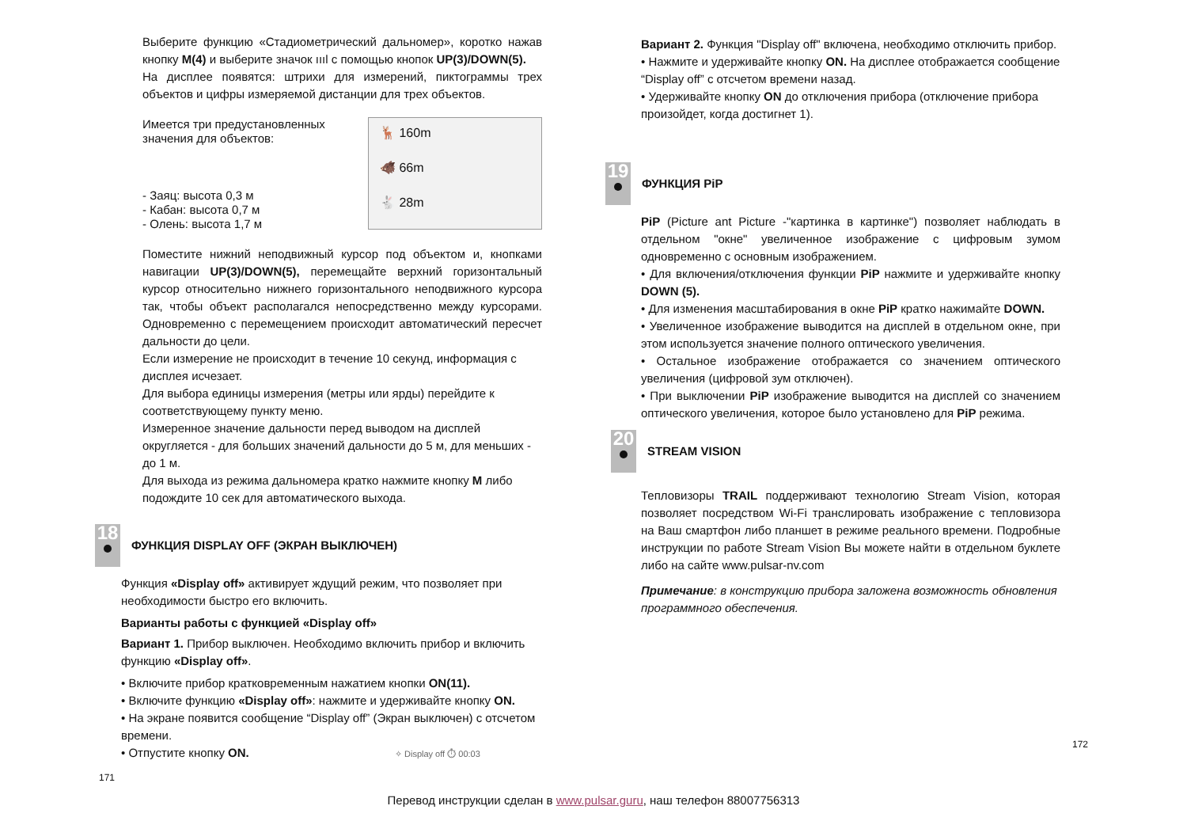Выберите функцию «Стадиометрический дальномер», коротко нажав кнопку M(4) и выберите значок ıııl с помощью кнопок UP(3)/DOWN(5).
На дисплее появятся: штрихи для измерений, пиктограммы трех объектов и цифры измеряемой дистанции для трех объектов.
Имеется три предустановленных
значения для объектов:
- Заяц: высота 0,3 м
- Кабан: высота 0,7 м
- Олень: высота 1,7 м
🦌 160m
🐗 66m
🐇 28m
Поместите нижний неподвижный курсор под объектом и, кнопками навигации UP(3)/DOWN(5), перемещайте верхний горизонтальный курсор относительно нижнего горизонтального неподвижного курсора так, чтобы объект располагался непосредственно между курсорами. Одновременно с перемещением происходит автоматический пересчет дальности до цели.
Если измерение не происходит в течение 10 секунд, информация с дисплея исчезает.
Для выбора единицы измерения (метры или ярды) перейдите к соответствующему пункту меню.
Измеренное значение дальности перед выводом на дисплей округляется - для больших значений дальности до 5 м, для меньших - до 1 м.
Для выхода из режима дальномера кратко нажмите кнопку M либо подождите 10 сек для автоматического выхода.
18 ФУНКЦИЯ DISPLAY OFF (ЭКРАН ВЫКЛЮЧЕН)
Функция «Display off» активирует ждущий режим, что позволяет при необходимости быстро его включить.
Варианты работы с функцией «Display off»
Вариант 1. Прибор выключен. Необходимо включить прибор и включить функцию «Display off».
• Включите прибор кратковременным нажатием кнопки ON(11).
• Включите функцию «Display off»: нажмите и удерживайте кнопку ON.
• На экране появится сообщение “Display off” (Экран выключен) с отсчетом времени.
• Отпустите кнопку ON. ✧ Display off ⏱ 00:03
171
Вариант 2. Функция "Display off" включена, необходимо отключить прибор.
• Нажмите и удерживайте кнопку ON. На дисплее отображается сообщение “Display off” с отсчетом времени назад.
• Удерживайте кнопку ON до отключения прибора (отключение прибора произойдет, когда достигнет 1).
19 ФУНКЦИЯ PiP
PiP (Picture ant Picture -"картинка в картинке") позволяет наблюдать в отдельном "окне" увеличенное изображение с цифровым зумом одновременно с основным изображением.
• Для включения/отключения функции PiP нажмите и удерживайте кнопку DOWN (5).
• Для изменения масштабирования в окне PiP кратко нажимайте DOWN.
• Увеличенное изображение выводится на дисплей в отдельном окне, при этом используется значение полного оптического увеличения.
• Остальное изображение отображается со значением оптического увеличения (цифровой зум отключен).
• При выключении PiP изображение выводится на дисплей со значением оптического увеличения, которое было установлено для PiP режима.
20 STREAM VISION
Тепловизоры TRAIL поддерживают технологию Stream Vision, которая позволяет посредством Wi-Fi транслировать изображение с тепловизора на Ваш смартфон либо планшет в режиме реального времени. Подробные инструкции по работе Stream Vision Вы можете найти в отдельном буклете либо на сайте www.pulsar-nv.com
Примечание: в конструкцию прибора заложена возможность обновления программного обеспечения.
172
Перевод инструкции сделан в www.pulsar.guru, наш телефон 88007756313